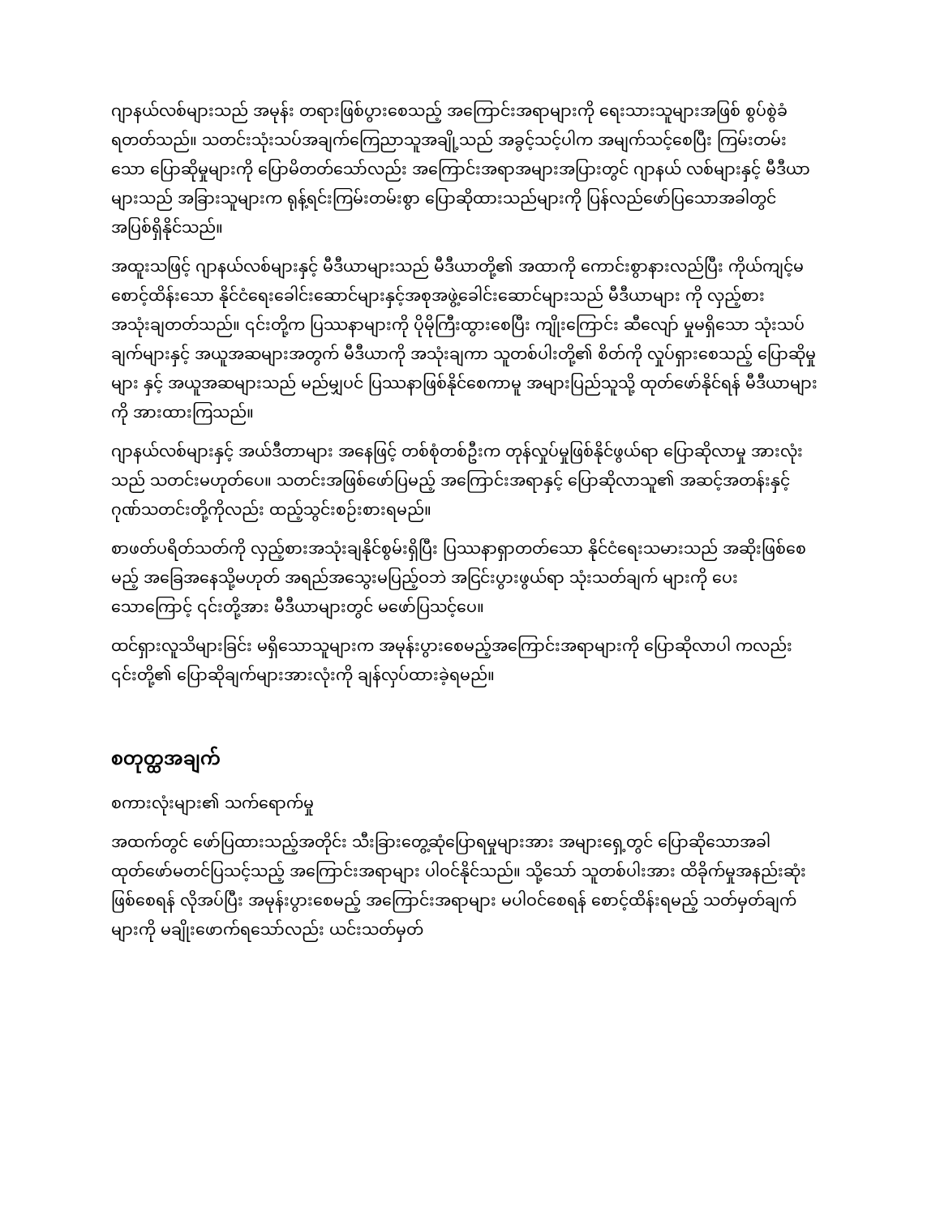ဂျာနယ်လစ်များသည် အမုန်း တရားဖြစ်ပွားစေသည့် အကြောင်းအရာများကို ရေးသားသူများအဖြစ် စွပ်စွဲခံရတတ်သည်။ သတင်းသုံးသပ်အချက်ကြေညာသူအချို့သည် အခွင့်သင့်ပါက အမျက်သင့်စေပြီး ကြမ်းတမ်းသော ပြောဆိုမှုများကို ပြောမိတတ်သော်လည်း အကြောင်းအရာအများအပြားတွင် ဂျာနယ် လစ်များနှင့် မီဒီယာများသည် အခြားသူများက ရုန့်ရင်းကြမ်းတမ်းစွာ ပြောဆိုထားသည်များကို ပြန်လည်ဖော်ပြသောအခါတွင် အပြစ်ရှိနိုင်သည်။
အထူးသဖြင့် ဂျာနယ်လစ်များနှင့် မီဒီယာများသည် မီဒီယာတို့၏ အထာကို ကောင်းစွာနားလည်ပြီး ကိုယ်ကျင့်မစောင့်ထိန်းသော နိုင်ငံရေးခေါင်းဆောင်များနှင့်အစုအဖွဲ့ခေါင်းဆောင်များသည် မီဒီယာများ ကို လှည့်စားအသုံးချတတ်သည်။ ၎င်းတို့က ပြဿနာများကို ပိုမိုကြီးထွားစေပြီး ကျိုးကြောင်း ဆီလျော် မှုမရှိသော သုံးသပ်ချက်များနှင့် အယူအဆများအတွက် မီဒီယာကို အသုံးချကာ သူတစ်ပါးတို့၏ စိတ်ကို လှုပ်ရှားစေသည့် ပြောဆိုမှုများ နှင့် အယူအဆများသည် မည်မျှပင် ပြဿနာဖြစ်နိုင်စေကာမူ အများပြည်သူသို့ ထုတ်ဖော်နိုင်ရန် မီဒီယာများကို အားထားကြသည်။
ဂျာနယ်လစ်များနှင့် အယ်ဒီတာများ အနေဖြင့် တစ်စုံတစ်ဦးက တုန်လှုပ်မှုဖြစ်နိုင်ဖွယ်ရာ ပြောဆိုလာမှု အားလုံးသည် သတင်းမဟုတ်ပေ။ သတင်းအဖြစ်ဖော်ပြမည့် အကြောင်းအရာနှင့် ပြောဆိုလာသူ၏ အဆင့်အတန်းနှင့်ဂုဏ်သတင်းတို့ကိုလည်း ထည့်သွင်းစဉ်းစားရမည်။
စာဖတ်ပရိတ်သတ်ကို လှည့်စားအသုံးချနိုင်စွမ်းရှိပြီး ပြဿနာရှာတတ်သော နိုင်ငံရေးသမားသည် အဆိုးဖြစ်စေမည့် အခြေအနေသို့မဟုတ် အရည်အသွေးမပြည့်ဝဘဲ အငြင်းပွားဖွယ်ရာ သုံးသတ်ချက် များကို ပေးသောကြောင့် ၎င်းတို့အား မီဒီယာများတွင် မဖော်ပြသင့်ပေ။
ထင်ရှားလူသိများခြင်း မရှိသောသူများက အမုန်းပွားစေမည့်အကြောင်းအရာများကို ပြောဆိုလာပါ ကလည်း ၎င်းတို့၏ ပြောဆိုချက်များအားလုံးကို ချန်လှပ်ထားခဲ့ရမည်။
စတုတ္ထအချက်
စကားလုံးများ၏ သက်ရောက်မှု
အထက်တွင် ဖော်ပြထားသည့်အတိုင်း သီးခြားတွေ့ဆုံပြောရမှုများအား အများရှေ့တွင် ပြောဆိုသောအခါ ထုတ်ဖော်မတင်ပြသင့်သည့် အကြောင်းအရာများ ပါဝင်နိုင်သည်။ သို့သော် သူတစ်ပါးအား ထိခိုက်မှုအနည်းဆုံးဖြစ်စေရန် လိုအပ်ပြီး အမုန်းပွားစေမည့် အကြောင်းအရာများ မပါဝင်စေရန် စောင့်ထိန်းရမည့် သတ်မှတ်ချက်များကို မချိုးဖောက်ရသော်လည်း ယင်းသတ်မှတ်